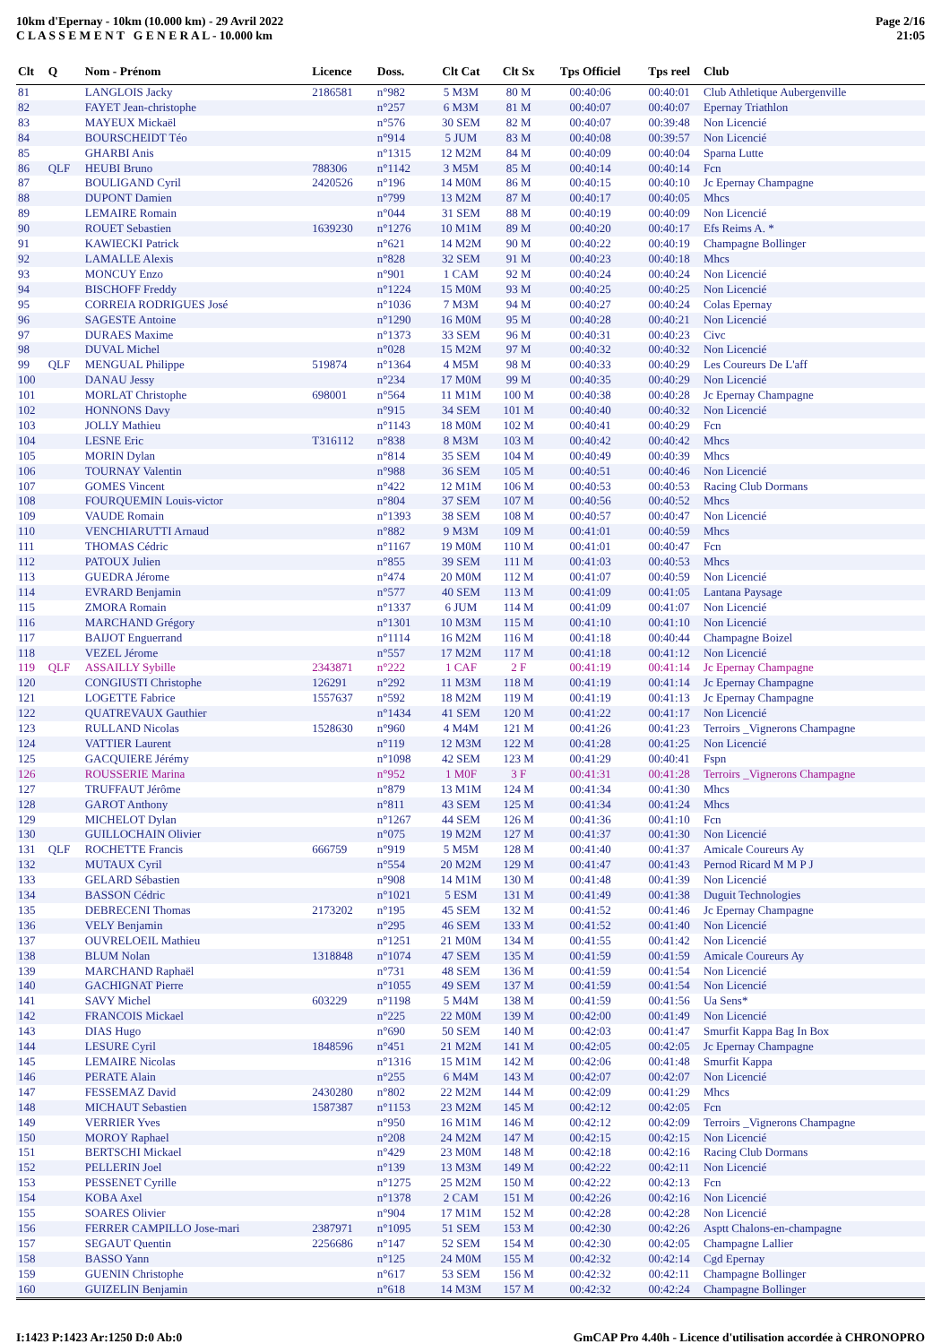10km d'Epernay - 10km (10.000 km) - 29 Avril 2022
C L A S S E M E N T G E N E R A L - 10.000 km
Page 2/16
21:05
| Clt | Q | Nom - Prénom | Licence | Doss. | Clt Cat | Clt Sx | Tps Officiel | Tps reel | Club |
| --- | --- | --- | --- | --- | --- | --- | --- | --- | --- |
| 81 | | LANGLOIS Jacky | 2186581 | n°982 | 5 M3M | 80 M | 00:40:06 | 00:40:01 | Club Athletique Aubergenville |
| 82 | | FAYET Jean-christophe | | n°257 | 6 M3M | 81 M | 00:40:07 | 00:40:07 | Epernay Triathlon |
| 83 | | MAYEUX Mickaël | | n°576 | 30 SEM | 82 M | 00:40:07 | 00:39:48 | Non Licencié |
| 84 | | BOURSCHEIDT Téo | | n°914 | 5 JUM | 83 M | 00:40:08 | 00:39:57 | Non Licencié |
| 85 | | GHARBI Anis | | n°1315 | 12 M2M | 84 M | 00:40:09 | 00:40:04 | Sparna Lutte |
| 86 | QLF | HEUBI Bruno | 788306 | n°1142 | 3 M5M | 85 M | 00:40:14 | 00:40:14 | Fcn |
| 87 | | BOULIGAND Cyril | 2420526 | n°196 | 14 M0M | 86 M | 00:40:15 | 00:40:10 | Jc Epernay Champagne |
| 88 | | DUPONT Damien | | n°799 | 13 M2M | 87 M | 00:40:17 | 00:40:05 | Mhcs |
| 89 | | LEMAIRE Romain | | n°044 | 31 SEM | 88 M | 00:40:19 | 00:40:09 | Non Licencié |
| 90 | | ROUET Sebastien | 1639230 | n°1276 | 10 M1M | 89 M | 00:40:20 | 00:40:17 | Efs Reims A. * |
| 91 | | KAWIECKI Patrick | | n°621 | 14 M2M | 90 M | 00:40:22 | 00:40:19 | Champagne Bollinger |
| 92 | | LAMALLE Alexis | | n°828 | 32 SEM | 91 M | 00:40:23 | 00:40:18 | Mhcs |
| 93 | | MONCUY Enzo | | n°901 | 1 CAM | 92 M | 00:40:24 | 00:40:24 | Non Licencié |
| 94 | | BISCHOFF Freddy | | n°1224 | 15 M0M | 93 M | 00:40:25 | 00:40:25 | Non Licencié |
| 95 | | CORREIA RODRIGUES José | | n°1036 | 7 M3M | 94 M | 00:40:27 | 00:40:24 | Colas Epernay |
| 96 | | SAGESTE Antoine | | n°1290 | 16 M0M | 95 M | 00:40:28 | 00:40:21 | Non Licencié |
| 97 | | DURAES Maxime | | n°1373 | 33 SEM | 96 M | 00:40:31 | 00:40:23 | Civc |
| 98 | | DUVAL Michel | | n°028 | 15 M2M | 97 M | 00:40:32 | 00:40:32 | Non Licencié |
| 99 | QLF | MENGUAL Philippe | 519874 | n°1364 | 4 M5M | 98 M | 00:40:33 | 00:40:29 | Les Coureurs De L'aff |
| 100 | | DANAU Jessy | | n°234 | 17 M0M | 99 M | 00:40:35 | 00:40:29 | Non Licencié |
| 101 | | MORLAT Christophe | 698001 | n°564 | 11 M1M | 100 M | 00:40:38 | 00:40:28 | Jc Epernay Champagne |
| 102 | | HONNONS Davy | | n°915 | 34 SEM | 101 M | 00:40:40 | 00:40:32 | Non Licencié |
| 103 | | JOLLY Mathieu | | n°1143 | 18 M0M | 102 M | 00:40:41 | 00:40:29 | Fcn |
| 104 | | LESNE Eric | T316112 | n°838 | 8 M3M | 103 M | 00:40:42 | 00:40:42 | Mhcs |
| 105 | | MORIN Dylan | | n°814 | 35 SEM | 104 M | 00:40:49 | 00:40:39 | Mhcs |
| 106 | | TOURNAY Valentin | | n°988 | 36 SEM | 105 M | 00:40:51 | 00:40:46 | Non Licencié |
| 107 | | GOMES Vincent | | n°422 | 12 M1M | 106 M | 00:40:53 | 00:40:53 | Racing Club Dormans |
| 108 | | FOURQUEMIN Louis-victor | | n°804 | 37 SEM | 107 M | 00:40:56 | 00:40:52 | Mhcs |
| 109 | | VAUDE Romain | | n°1393 | 38 SEM | 108 M | 00:40:57 | 00:40:47 | Non Licencié |
| 110 | | VENCHIARUTTI Arnaud | | n°882 | 9 M3M | 109 M | 00:41:01 | 00:40:59 | Mhcs |
| 111 | | THOMAS Cédric | | n°1167 | 19 M0M | 110 M | 00:41:01 | 00:40:47 | Fcn |
| 112 | | PATOUX Julien | | n°855 | 39 SEM | 111 M | 00:41:03 | 00:40:53 | Mhcs |
| 113 | | GUEDRA Jérome | | n°474 | 20 M0M | 112 M | 00:41:07 | 00:40:59 | Non Licencié |
| 114 | | EVRARD Benjamin | | n°577 | 40 SEM | 113 M | 00:41:09 | 00:41:05 | Lantana Paysage |
| 115 | | ZMORA Romain | | n°1337 | 6 JUM | 114 M | 00:41:09 | 00:41:07 | Non Licencié |
| 116 | | MARCHAND Grégory | | n°1301 | 10 M3M | 115 M | 00:41:10 | 00:41:10 | Non Licencié |
| 117 | | BAIJOT Enguerrand | | n°1114 | 16 M2M | 116 M | 00:41:18 | 00:40:44 | Champagne Boizel |
| 118 | | VEZEL Jérome | | n°557 | 17 M2M | 117 M | 00:41:18 | 00:41:12 | Non Licencié |
| 119 | QLF | ASSAILLY Sybille | 2343871 | n°222 | 1 CAF | 2 F | 00:41:19 | 00:41:14 | Jc Epernay Champagne |
| 120 | | CONGIUSTI Christophe | 126291 | n°292 | 11 M3M | 118 M | 00:41:19 | 00:41:14 | Jc Epernay Champagne |
| 121 | | LOGETTE Fabrice | 1557637 | n°592 | 18 M2M | 119 M | 00:41:19 | 00:41:13 | Jc Epernay Champagne |
| 122 | | QUATREVAUX Gauthier | | n°1434 | 41 SEM | 120 M | 00:41:22 | 00:41:17 | Non Licencié |
| 123 | | RULLAND Nicolas | 1528630 | n°960 | 4 M4M | 121 M | 00:41:26 | 00:41:23 | Terroirs _Vignerons Champagne |
| 124 | | VATTIER Laurent | | n°119 | 12 M3M | 122 M | 00:41:28 | 00:41:25 | Non Licencié |
| 125 | | GACQUIERE Jérémy | | n°1098 | 42 SEM | 123 M | 00:41:29 | 00:40:41 | Fspn |
| 126 | | ROUSSERIE Marina | | n°952 | 1 M0F | 3 F | 00:41:31 | 00:41:28 | Terroirs _Vignerons Champagne |
| 127 | | TRUFFAUT Jérôme | | n°879 | 13 M1M | 124 M | 00:41:34 | 00:41:30 | Mhcs |
| 128 | | GAROT Anthony | | n°811 | 43 SEM | 125 M | 00:41:34 | 00:41:24 | Mhcs |
| 129 | | MICHELOT Dylan | | n°1267 | 44 SEM | 126 M | 00:41:36 | 00:41:10 | Fcn |
| 130 | | GUILLOCHAIN Olivier | | n°075 | 19 M2M | 127 M | 00:41:37 | 00:41:30 | Non Licencié |
| 131 | QLF | ROCHETTE Francis | 666759 | n°919 | 5 M5M | 128 M | 00:41:40 | 00:41:37 | Amicale Coureurs Ay |
| 132 | | MUTAUX Cyril | | n°554 | 20 M2M | 129 M | 00:41:47 | 00:41:43 | Pernod Ricard M M P J |
| 133 | | GELARD Sébastien | | n°908 | 14 M1M | 130 M | 00:41:48 | 00:41:39 | Non Licencié |
| 134 | | BASSON Cédric | | n°1021 | 5 ESM | 131 M | 00:41:49 | 00:41:38 | Duguit Technologies |
| 135 | | DEBRECENI Thomas | 2173202 | n°195 | 45 SEM | 132 M | 00:41:52 | 00:41:46 | Jc Epernay Champagne |
| 136 | | VELY Benjamin | | n°295 | 46 SEM | 133 M | 00:41:52 | 00:41:40 | Non Licencié |
| 137 | | OUVRELOEIL Mathieu | | n°1251 | 21 M0M | 134 M | 00:41:55 | 00:41:42 | Non Licencié |
| 138 | | BLUM Nolan | 1318848 | n°1074 | 47 SEM | 135 M | 00:41:59 | 00:41:59 | Amicale Coureurs Ay |
| 139 | | MARCHAND Raphaël | | n°731 | 48 SEM | 136 M | 00:41:59 | 00:41:54 | Non Licencié |
| 140 | | GACHIGNAT Pierre | | n°1055 | 49 SEM | 137 M | 00:41:59 | 00:41:54 | Non Licencié |
| 141 | | SAVY Michel | 603229 | n°1198 | 5 M4M | 138 M | 00:41:59 | 00:41:56 | Ua Sens* |
| 142 | | FRANCOIS Mickael | | n°225 | 22 M0M | 139 M | 00:42:00 | 00:41:49 | Non Licencié |
| 143 | | DIAS Hugo | | n°690 | 50 SEM | 140 M | 00:42:03 | 00:41:47 | Smurfit Kappa Bag In Box |
| 144 | | LESURE Cyril | 1848596 | n°451 | 21 M2M | 141 M | 00:42:05 | 00:42:05 | Jc Epernay Champagne |
| 145 | | LEMAIRE Nicolas | | n°1316 | 15 M1M | 142 M | 00:42:06 | 00:41:48 | Smurfit Kappa |
| 146 | | PERATE Alain | | n°255 | 6 M4M | 143 M | 00:42:07 | 00:42:07 | Non Licencié |
| 147 | | FESSEMAZ David | 2430280 | n°802 | 22 M2M | 144 M | 00:42:09 | 00:41:29 | Mhcs |
| 148 | | MICHAUT Sebastien | 1587387 | n°1153 | 23 M2M | 145 M | 00:42:12 | 00:42:05 | Fcn |
| 149 | | VERRIER Yves | | n°950 | 16 M1M | 146 M | 00:42:12 | 00:42:09 | Terroirs _Vignerons Champagne |
| 150 | | MOROY Raphael | | n°208 | 24 M2M | 147 M | 00:42:15 | 00:42:15 | Non Licencié |
| 151 | | BERTSCHI Mickael | | n°429 | 23 M0M | 148 M | 00:42:18 | 00:42:16 | Racing Club Dormans |
| 152 | | PELLERIN Joel | | n°139 | 13 M3M | 149 M | 00:42:22 | 00:42:11 | Non Licencié |
| 153 | | PESSENET Cyrille | | n°1275 | 25 M2M | 150 M | 00:42:22 | 00:42:13 | Fcn |
| 154 | | KOBA Axel | | n°1378 | 2 CAM | 151 M | 00:42:26 | 00:42:16 | Non Licencié |
| 155 | | SOARES Olivier | | n°904 | 17 M1M | 152 M | 00:42:28 | 00:42:28 | Non Licencié |
| 156 | | FERRER CAMPILLO Jose-mari | 2387971 | n°1095 | 51 SEM | 153 M | 00:42:30 | 00:42:26 | Asptt Chalons-en-champagne |
| 157 | | SEGAUT Quentin | 2256686 | n°147 | 52 SEM | 154 M | 00:42:30 | 00:42:05 | Champagne Lallier |
| 158 | | BASSO Yann | | n°125 | 24 M0M | 155 M | 00:42:32 | 00:42:14 | Cgd Epernay |
| 159 | | GUENIN Christophe | | n°617 | 53 SEM | 156 M | 00:42:32 | 00:42:11 | Champagne Bollinger |
| 160 | | GUIZELIN Benjamin | | n°618 | 14 M3M | 157 M | 00:42:32 | 00:42:24 | Champagne Bollinger |
I:1423 P:1423 Ar:1250 D:0 Ab:0 GmCAP Pro 4.40h - Licence d'utilisation accordée à CHRONOPRO